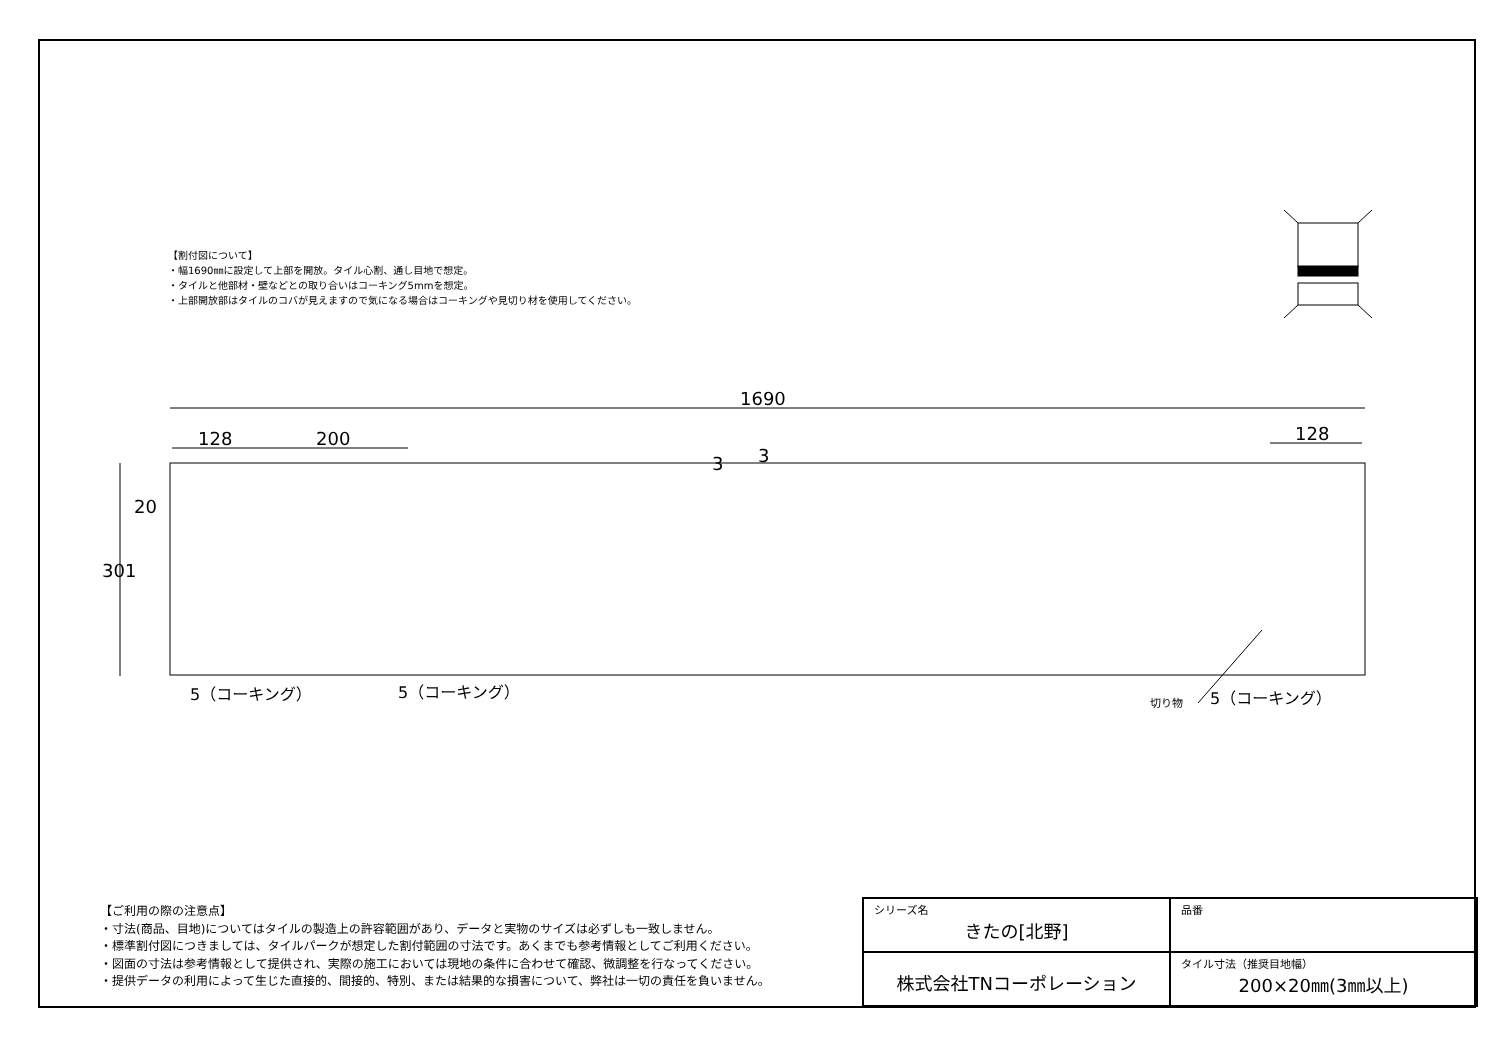【割付図について】
・幅1690㎜に設定して上部を開放。タイル心割、通し目地で想定。
・タイルと他部材・壁などとの取り合いはコーキング5mmを想定。
・上部開放部はタイルのコバが見えますので気になる場合はコーキングや見切り材を使用してください。
1690
128
200
128
301
20
3
3
5（コーキング）
5（コーキング）
5（コーキング）
切り物
【ご利用の際の注意点】
・寸法(商品、目地)についてはタイルの製造上の許容範囲があり、データと実物のサイズは必ずしも一致しません。
・標準割付図につきましては、タイルパークが想定した割付範囲の寸法です。あくまでも参考情報としてご利用ください。
・図面の寸法は参考情報として提供され、実際の施工においては現地の条件に合わせて確認、微調整を行なってください。
・提供データの利用によって生じた直接的、間接的、特別、または結果的な損害について、弊社は一切の責任を負いません。
| シリーズ名 きたの[北野] | 品番 |
| 株式会社TNコーポレーション | タイル寸法（推奨目地幅） 200×20㎜(3㎜以上) |